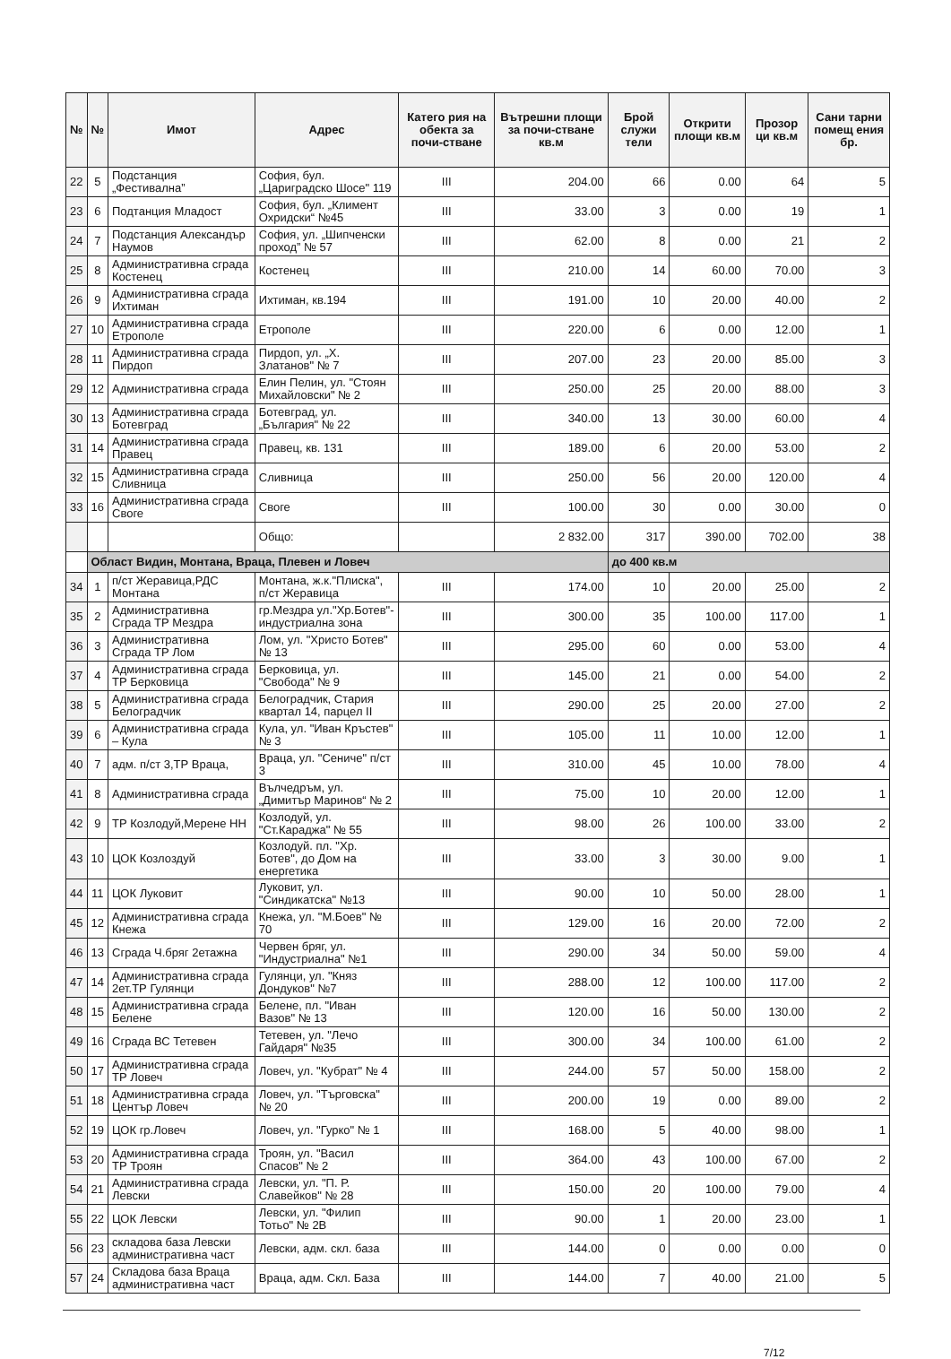| № | № | Имот | Адрес | Катего рия на обекта за почи-стване | Вътрешни площи за почи-стване кв.м | Брой служи тели | Открити площи кв.м | Прозор ци кв.м | Сани тарни помещ ения бр. |
| --- | --- | --- | --- | --- | --- | --- | --- | --- | --- |
| 22 | 5 | Подстанция „Фестивална” | София, бул. „Цариградско Шосе" 119 | III | 204.00 | 66 | 0.00 | 64 | 5 |
| 23 | 6 | Подтанция Младост | София, бул. „Климент Охридски“ №45 | III | 33.00 | 3 | 0.00 | 19 | 1 |
| 24 | 7 | Подстанция Александър Наумов | София, ул. „Шипченски проход” № 57 | III | 62.00 | 8 | 0.00 | 21 | 2 |
| 25 | 8 | Административна сграда Костенец | Костенец | III | 210.00 | 14 | 60.00 | 70.00 | 3 |
| 26 | 9 | Административна сграда Ихтиман | Ихтиман, кв.194 | III | 191.00 | 10 | 20.00 | 40.00 | 2 |
| 27 | 10 | Административна сграда Етрополе | Етрополе | III | 220.00 | 6 | 0.00 | 12.00 | 1 |
| 28 | 11 | Административна сграда Пирдоп | Пирдоп, ул. „Х. Златанов" № 7 | III | 207.00 | 23 | 20.00 | 85.00 | 3 |
| 29 | 12 | Административна сграда | Елин Пелин, ул. "Стоян Михайловски" № 2 | III | 250.00 | 25 | 20.00 | 88.00 | 3 |
| 30 | 13 | Административна сграда Ботевград | Ботевград, ул. „България" № 22 | III | 340.00 | 13 | 30.00 | 60.00 | 4 |
| 31 | 14 | Административна сграда Правец | Правец, кв. 131 | III | 189.00 | 6 | 20.00 | 53.00 | 2 |
| 32 | 15 | Административна сграда Сливница | Сливница | III | 250.00 | 56 | 20.00 | 120.00 | 4 |
| 33 | 16 | Административна сграда Своге | Своге | III | 100.00 | 30 | 0.00 | 30.00 | 0 |
| | | | Общо: | | 2 832.00 | 317 | 390.00 | 702.00 | 38 |
| | Област Видин, Монтана, Враца, Плевен и Ловеч | | | | | до 400 кв.м | | | |
| 34 | 1 | п/ст Жеравица,РДС Монтана | Монтана, ж.к."Плиска", п/ст Жеравица | III | 174.00 | 10 | 20.00 | 25.00 | 2 |
| 35 | 2 | Административна Сграда ТР Мездра | гр.Мездра ул."Хр.Ботев"-индустриална зона | III | 300.00 | 35 | 100.00 | 117.00 | 1 |
| 36 | 3 | Административна Сграда ТР Лом | Лом, ул. "Христо Ботев" № 13 | III | 295.00 | 60 | 0.00 | 53.00 | 4 |
| 37 | 4 | Административна сграда ТР Берковица | Берковица, ул. "Свобода" № 9 | III | 145.00 | 21 | 0.00 | 54.00 | 2 |
| 38 | 5 | Административна сграда Белоградчик | Белоградчик, Стария квартал 14, парцел II | III | 290.00 | 25 | 20.00 | 27.00 | 2 |
| 39 | 6 | Административна сграда – Кула | Кула, ул. "Иван Кръстев" № 3 | III | 105.00 | 11 | 10.00 | 12.00 | 1 |
| 40 | 7 | адм. п/ст 3,ТР Враца, | Враца, ул. "Сениче" п/ст 3 | III | 310.00 | 45 | 10.00 | 78.00 | 4 |
| 41 | 8 | Административна сграда | Вълчедръм, ул. „Димитър Маринов“ № 2 | III | 75.00 | 10 | 20.00 | 12.00 | 1 |
| 42 | 9 | ТР Козлодуй,Мерене НН | Козлодуй, ул. "Ст.Караджа" № 55 | III | 98.00 | 26 | 100.00 | 33.00 | 2 |
| 43 | 10 | ЦОК Козлоздуй | Козлодуй. пл. "Хр. Ботев", до Дом на енергетика | III | 33.00 | 3 | 30.00 | 9.00 | 1 |
| 44 | 11 | ЦОК Луковит | Луковит, ул. "Синдикатска" №13 | III | 90.00 | 10 | 50.00 | 28.00 | 1 |
| 45 | 12 | Административна сграда Кнежа | Кнежа, ул. "М.Боев" № 70 | III | 129.00 | 16 | 20.00 | 72.00 | 2 |
| 46 | 13 | Сграда Ч.бряг 2етажна | Червен бряг, ул. "Индустриална" №1 | III | 290.00 | 34 | 50.00 | 59.00 | 4 |
| 47 | 14 | Административна сграда 2ет.ТР Гулянци | Гулянци, ул. "Княз Дондуков" №7 | III | 288.00 | 12 | 100.00 | 117.00 | 2 |
| 48 | 15 | Административна сграда Белене | Белене, пл. "Иван Вазов" № 13 | III | 120.00 | 16 | 50.00 | 130.00 | 2 |
| 49 | 16 | Сграда ВС Тетевен | Тетевен, ул. "Лечо Гайдаря" №35 | III | 300.00 | 34 | 100.00 | 61.00 | 2 |
| 50 | 17 | Административна сграда ТР Ловеч | Ловеч, ул. "Кубрат" № 4 | III | 244.00 | 57 | 50.00 | 158.00 | 2 |
| 51 | 18 | Административна сграда Център Ловеч | Ловеч, ул. "Търговска" № 20 | III | 200.00 | 19 | 0.00 | 89.00 | 2 |
| 52 | 19 | ЦОК гр.Ловеч | Ловеч, ул. "Гурко" № 1 | III | 168.00 | 5 | 40.00 | 98.00 | 1 |
| 53 | 20 | Административна сграда ТР Троян | Троян, ул. "Васил Спасов" № 2 | III | 364.00 | 43 | 100.00 | 67.00 | 2 |
| 54 | 21 | Административна сграда Левски | Левски, ул. "П. Р. Славейков" № 28 | III | 150.00 | 20 | 100.00 | 79.00 | 4 |
| 55 | 22 | ЦОК Левски | Левски, ул. "Филип Тотьо" № 2В | III | 90.00 | 1 | 20.00 | 23.00 | 1 |
| 56 | 23 | складова база Левски административна част | Левски, адм. скл. база | III | 144.00 | 0 | 0.00 | 0.00 | 0 |
| 57 | 24 | Складова база Враца административна част | Враца, адм. Скл. База | III | 144.00 | 7 | 40.00 | 21.00 | 5 |
7/12